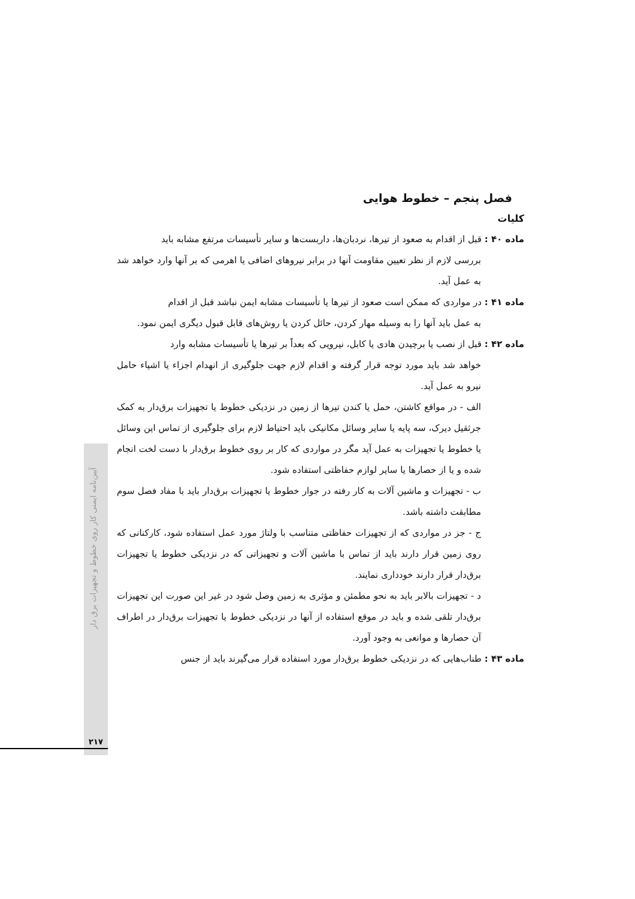فصل پنجم – خطوط هوایی
کلیات
ماده ۴۰ : قبل از اقدام به صعود از تیرها، نردبان‌ها، داربست‌ها و سایر تأسیسات مرتفع مشابه باید
بررسی لازم از نظر تعیین مقاومت آنها در برابر نیروهای اضافی یا اهرمی که بر آنها وارد خواهد شد به عمل آید.
ماده ۴۱ : در مواردی که ممکن است صعود از تیرها یا تأسیسات مشابه ایمن نباشد قبل از اقدام
به عمل باید آنها را به وسیله مهار کردن، حائل کردن یا روش‌های قابل قبول دیگری ایمن نمود.
ماده ۴۲ : قبل از نصب یا برچیدن هادی یا کابل، نیرویی که بعداً بر تیرها یا تأسیسات مشابه وارد
خواهد شد باید مورد توجه قرار گرفته و اقدام لازم جهت جلوگیری از انهدام اجزاء یا اشیاء حامل نیرو به عمل آید.
الف - در مواقع کاشتن، حمل یا کندن تیرها از زمین در نزدیکی خطوط یا تجهیزات برق‌دار به کمک جرثقیل دیرک، سه پایه یا سایر وسائل مکانیکی باید احتیاط لازم برای جلوگیری از تماس این وسائل یا خطوط یا تجهیزات به عمل آید مگر در مواردی که کار بر روی خطوط برق‌دار با دست لخت انجام شده و یا از حصارها یا سایر لوازم حفاظتی استفاده شود.
ب - تجهیزات و ماشین آلات به کار رفته در جوار خطوط یا تجهیزات برق‌دار باید با مفاد فصل سوم مطابقت داشته باشد.
ج - جز در مواردی که از تجهیزات حفاظتی متناسب با ولتاژ مورد عمل استفاده شود، کارکنانی که روی زمین قرار دارند باید از تماس با ماشین آلات و تجهیزاتی که در نزدیکی خطوط یا تجهیزات برق‌دار قرار دارند خودداری نمایند.
د - تجهیزات بالابر باید به نحو مطمئن و مؤثری به زمین وصل شود در غیر این صورت این تجهیزات برق‌دار تلقی شده و باید در موقع استفاده از آنها در نزدیکی خطوط یا تجهیزات برق‌دار در اطراف آن حصارها و موانعی به وجود آورد.
ماده ۴۳ : طناب‌هایی که در نزدیکی خطوط برق‌دار مورد استفاده قرار می‌گیرند باید از جنس
آیین‌نامه ایمنی کار روی خطوط و تجهیزات برق دار
۲۱۷